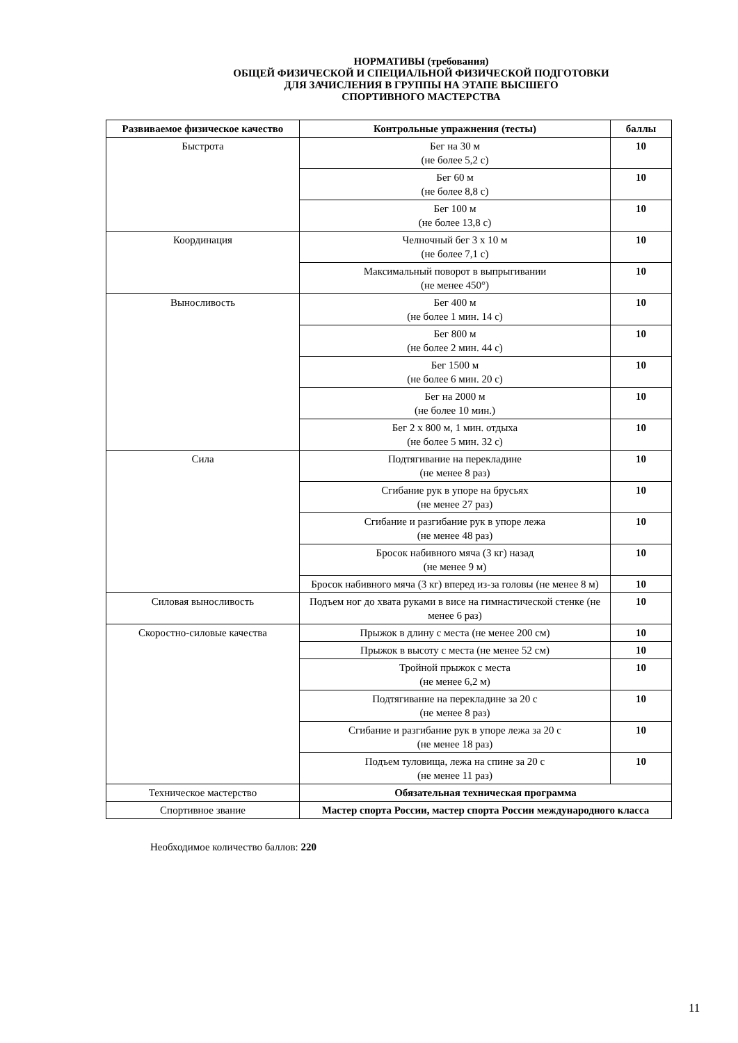НОРМАТИВЫ (требования)
ОБЩЕЙ ФИЗИЧЕСКОЙ И СПЕЦИАЛЬНОЙ ФИЗИЧЕСКОЙ ПОДГОТОВКИ
ДЛЯ ЗАЧИСЛЕНИЯ В ГРУППЫ НА ЭТАПЕ ВЫСШЕГО
СПОРТИВНОГО МАСТЕРСТВА
| Развиваемое физическое качество | Контрольные упражнения (тесты) | баллы |
| --- | --- | --- |
| Быстрота | Бег на 30 м (не более 5,2 с) | 10 |
| | Бег 60 м (не более 8,8 с) | 10 |
| | Бег 100 м (не более 13,8 с) | 10 |
| Координация | Челночный бег 3 х 10 м (не более 7,1 с) | 10 |
| | Максимальный поворот в выпрыгивании (не менее 450°) | 10 |
| Выносливость | Бег 400 м (не более 1 мин. 14 с) | 10 |
| | Бег 800 м (не более 2 мин. 44 с) | 10 |
| | Бег 1500 м (не более 6 мин. 20 с) | 10 |
| | Бег на 2000 м (не более 10 мин.) | 10 |
| | Бег 2 х 800 м, 1 мин. отдыха (не более 5 мин. 32 с) | 10 |
| Сила | Подтягивание на перекладине (не менее 8 раз) | 10 |
| | Сгибание рук в упоре на брусьях (не менее 27 раз) | 10 |
| | Сгибание и разгибание рук в упоре лежа (не менее 48 раз) | 10 |
| | Бросок набивного мяча (3 кг) назад (не менее 9 м) | 10 |
| | Бросок набивного мяча (3 кг) вперед из-за головы (не менее 8 м) | 10 |
| Силовая выносливость | Подъем ног до хвата руками в висе на гимнастической стенке (не менее 6 раз) | 10 |
| Скоростно-силовые качества | Прыжок в длину с места (не менее 200 см) | 10 |
| | Прыжок в высоту с места (не менее 52 см) | 10 |
| | Тройной прыжок с места (не менее 6,2 м) | 10 |
| | Подтягивание на перекладине за 20 с (не менее 8 раз) | 10 |
| | Сгибание и разгибание рук в упоре лежа за 20 с (не менее 18 раз) | 10 |
| | Подъем туловища, лежа на спине за 20 с (не менее 11 раз) | 10 |
| Техническое мастерство | Обязательная техническая программа | |
| Спортивное звание | Мастер спорта России, мастер спорта России международного класса | |
Необходимое количество баллов: 220
11